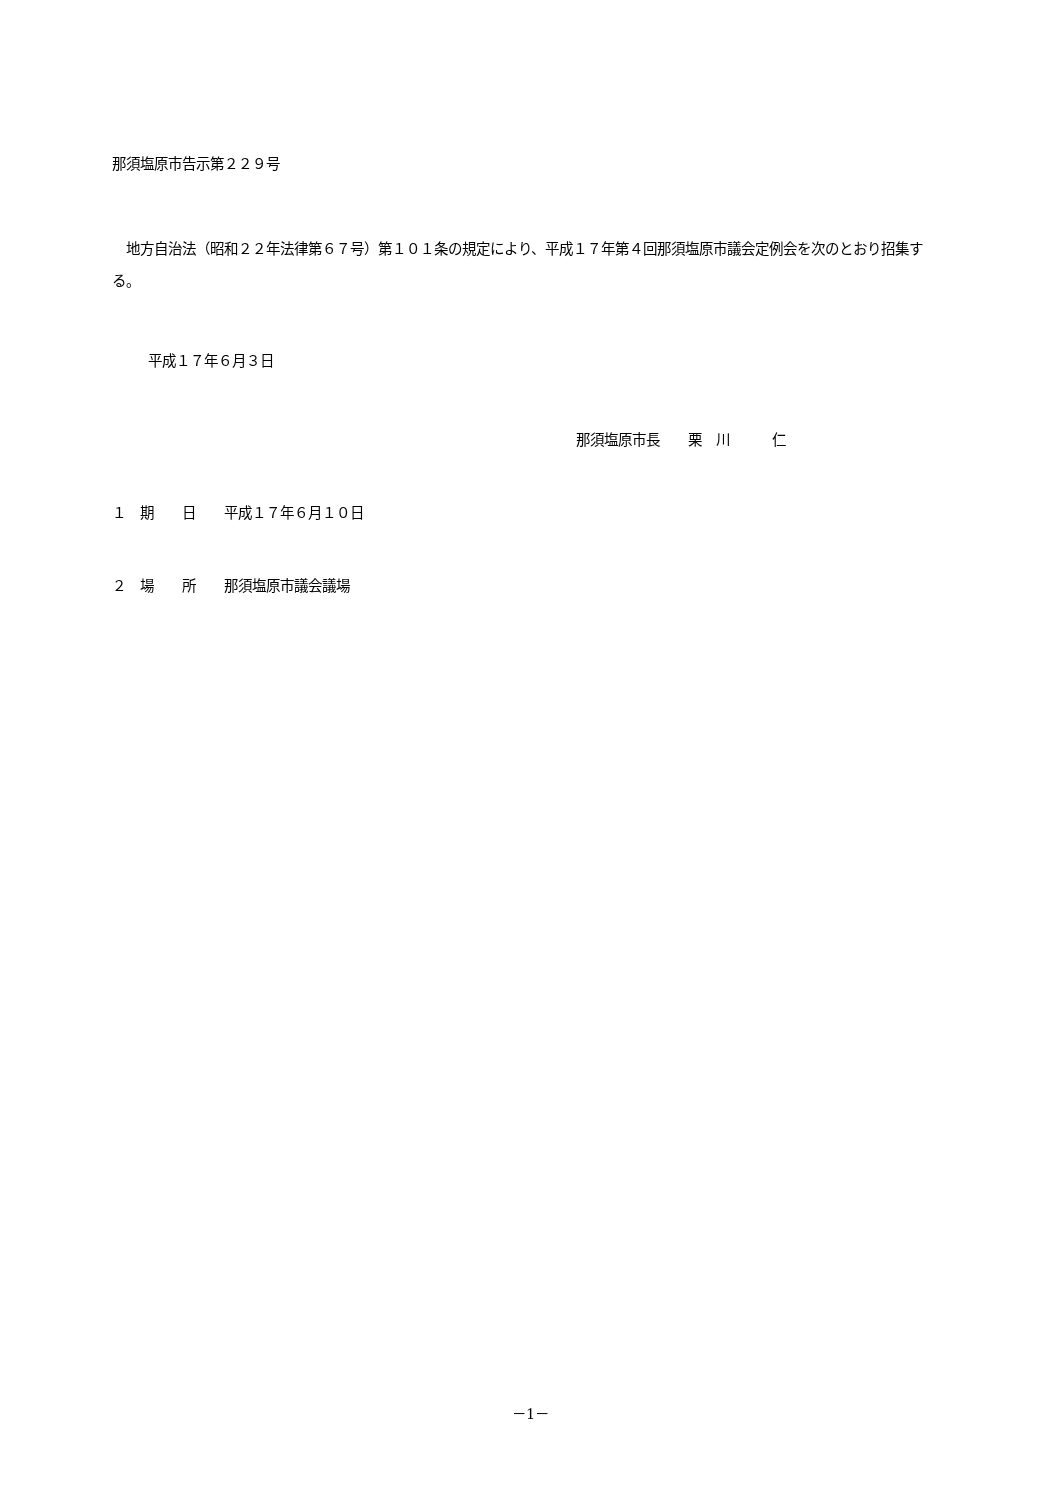那須塩原市告示第２２９号
　地方自治法（昭和２２年法律第６７号）第１０１条の規定により、平成１７年第４回那須塩原市議会定例会を次のとおり招集する。
平成１７年６月３日
那須塩原市長　　栗　川　　　仁
１　期　　日　　平成１７年６月１０日
２　場　　所　　那須塩原市議会議場
－1－